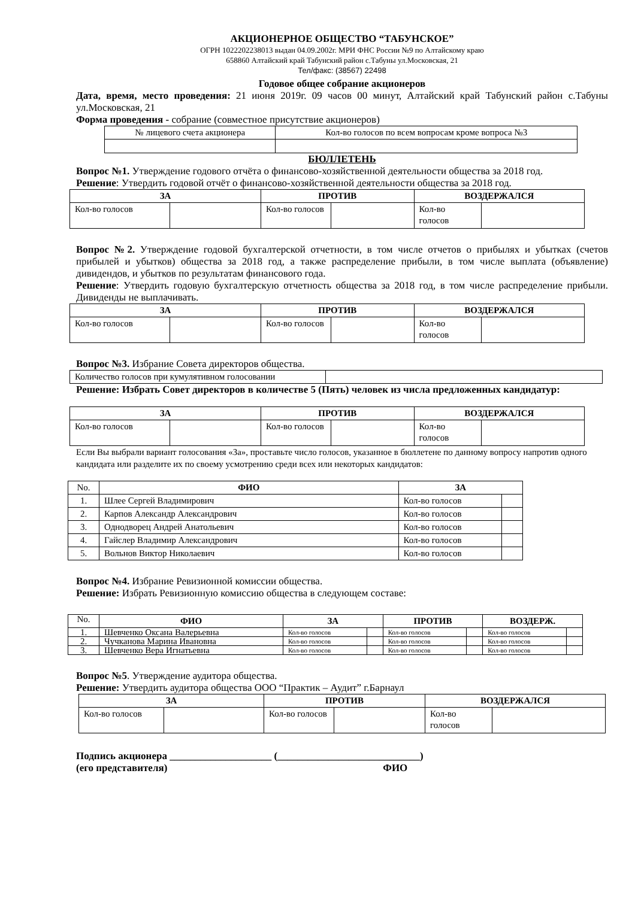АКЦИОНЕРНОЕ ОБЩЕСТВО “ТАБУНСКОЕ”
ОГРН 1022202238013 выдан 04.09.2002г. МРИ ФНС России №9 по Алтайскому краю
658860 Алтайский край Табунский район с.Табуны ул.Московская, 21
Тел/факс: (38567) 22498
Годовое общее собрание акционеров
Дата, время, место проведения: 21 июня 2019г. 09 часов 00 минут, Алтайский край Табунский район с.Табуны ул.Московская, 21
Форма проведения - собрание (совместное присутствие акционеров)
| № лицевого счета акционера | Кол-во голосов по всем вопросам кроме вопроса №3 |
БЮЛЛЕТЕНЬ
Вопрос №1. Утверждение годового отчёта о финансово-хозяйственной деятельности общества за 2018 год.
Решение: Утвердить годовой отчёт о финансово-хозяйственной деятельности общества за 2018 год.
| ЗА | | ПРОТИВ | | ВОЗДЕРЖАЛСЯ | |
| --- | --- | --- | --- | --- | --- |
| Кол-во голосов | | Кол-во голосов | | Кол-во голосов | |
Вопрос №2. Утверждение годовой бухгалтерской отчетности, в том числе отчетов о прибылях и убытках (счетов прибылей и убытков) общества за 2018 год, а также распределение прибыли, в том числе выплата (объявление) дивидендов, и убытков по результатам финансового года.
Решение: Утвердить годовую бухгалтерскую отчетность общества за 2018 год, в том числе распределение прибыли. Дивиденды не выплачивать.
| ЗА | | ПРОТИВ | | ВОЗДЕРЖАЛСЯ | |
| --- | --- | --- | --- | --- | --- |
| Кол-во голосов | | Кол-во голосов | | Кол-во голосов | |
Вопрос №3. Избрание Совета директоров общества.
| Количество голосов при кумулятивном голосовании | |
Решение: Избрать Совет директоров в количестве 5 (Пять) человек из числа предложенных кандидатур:
| ЗА | | ПРОТИВ | | ВОЗДЕРЖАЛСЯ | |
| --- | --- | --- | --- | --- | --- |
| Кол-во голосов | | Кол-во голосов | | Кол-во голосов | |
Если Вы выбрали вариант голосования «За», проставьте число голосов, указанное в бюллетене по данному вопросу напротив одного кандидата или разделите их по своему усмотрению среди всех или некоторых кандидатов:
| No. | ФИО | ЗА | |
| 1. | Шлее Сергей Владимирович | Кол-во голосов | |
| 2. | Карпов Александр Александрович | Кол-во голосов | |
| 3. | Однодворец Андрей Анатольевич | Кол-во голосов | |
| 4. | Гайслер Владимир Александрович | Кол-во голосов | |
| 5. | Вольнов Виктор Николаевич | Кол-во голосов | |
Вопрос №4. Избрание Ревизионной комиссии общества.
Решение: Избрать Ревизионную комиссию общества в следующем составе:
| No. | ФИО | ЗА | | ПРОТИВ | | ВОЗДЕРЖ. | |
| 1. | Шевченко Оксана Валерьевна | Кол-во голосов | | Кол-во голосов | | Кол-во голосов | |
| 2. | Чучканова Марина Ивановна | Кол-во голосов | | Кол-во голосов | | Кол-во голосов | |
| 3. | Шевченко Вера Игнатьевна | Кол-во голосов | | Кол-во голосов | | Кол-во голосов | |
Вопрос №5. Утверждение аудитора общества.
Решение: Утвердить аудитора общества ООО “Практик – Аудит” г.Барнаул
| ЗА | | ПРОТИВ | | ВОЗДЕРЖАЛСЯ | |
| --- | --- | --- | --- | --- | --- |
| Кол-во голосов | | Кол-во голосов | | Кол-во голосов | |
Подпись акционера ____________________ (____________________________)
(его представителя) ФИО